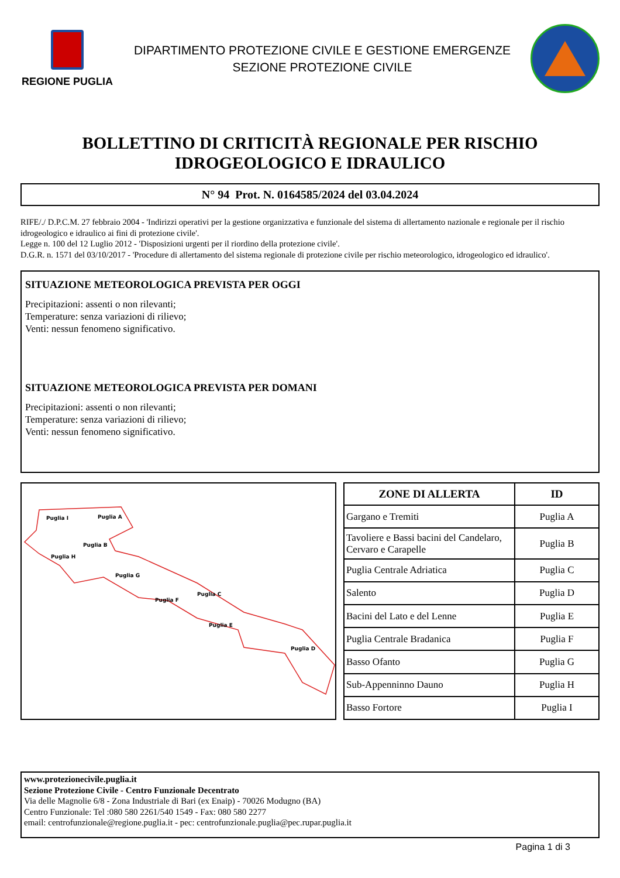REGIONE PUGLIA
DIPARTIMENTO PROTEZIONE CIVILE E GESTIONE EMERGENZE
SEZIONE PROTEZIONE CIVILE
BOLLETTINO DI CRITICITÀ REGIONALE PER RISCHIO
IDROGEOLOGICO E IDRAULICO
N° 94 Prot. N. 0164585/2024 del 03.04.2024
RIFE/./ D.P.C.M. 27 febbraio 2004 - 'Indirizzi operativi per la gestione organizzativa e funzionale del sistema di allertamento nazionale e regionale per il rischio idrogeologico e idraulico ai fini di protezione civile'.
Legge n. 100 del 12 Luglio 2012 - 'Disposizioni urgenti per il riordino della protezione civile'.
D.G.R. n. 1571 del 03/10/2017 - 'Procedure di allertamento del sistema regionale di protezione civile per rischio meteorologico, idrogeologico ed idraulico'.
SITUAZIONE METEOROLOGICA PREVISTA PER OGGI
Precipitazioni: assenti o non rilevanti;
Temperature: senza variazioni di rilievo;
Venti: nessun fenomeno significativo.
SITUAZIONE METEOROLOGICA PREVISTA PER DOMANI
Precipitazioni: assenti o non rilevanti;
Temperature: senza variazioni di rilievo;
Venti: nessun fenomeno significativo.
Puglia I
Puglia A
Puglia B
Puglia H
Puglia G
Puglia F
Puglia C
Puglia E
Puglia D
| ZONE DI ALLERTA | ID |
| --- | --- |
| Gargano e Tremiti | Puglia A |
| Tavoliere e Bassi bacini del Candelaro, Cervaro e Carapelle | Puglia B |
| Puglia Centrale Adriatica | Puglia C |
| Salento | Puglia D |
| Bacini del Lato e del Lenne | Puglia E |
| Puglia Centrale Bradanica | Puglia F |
| Basso Ofanto | Puglia G |
| Sub-Appenninno Dauno | Puglia H |
| Basso Fortore | Puglia I |
www.protezionecivile.puglia.it
Sezione Protezione Civile - Centro Funzionale Decentrato
Via delle Magnolie 6/8 - Zona Industriale di Bari (ex Enaip) - 70026 Modugno (BA)
Centro Funzionale: Tel :080 580 2261/540 1549 - Fax: 080 580 2277
email: centrofunzionale@regione.puglia.it - pec: centrofunzionale.puglia@pec.rupar.puglia.it
Pagina 1 di 3